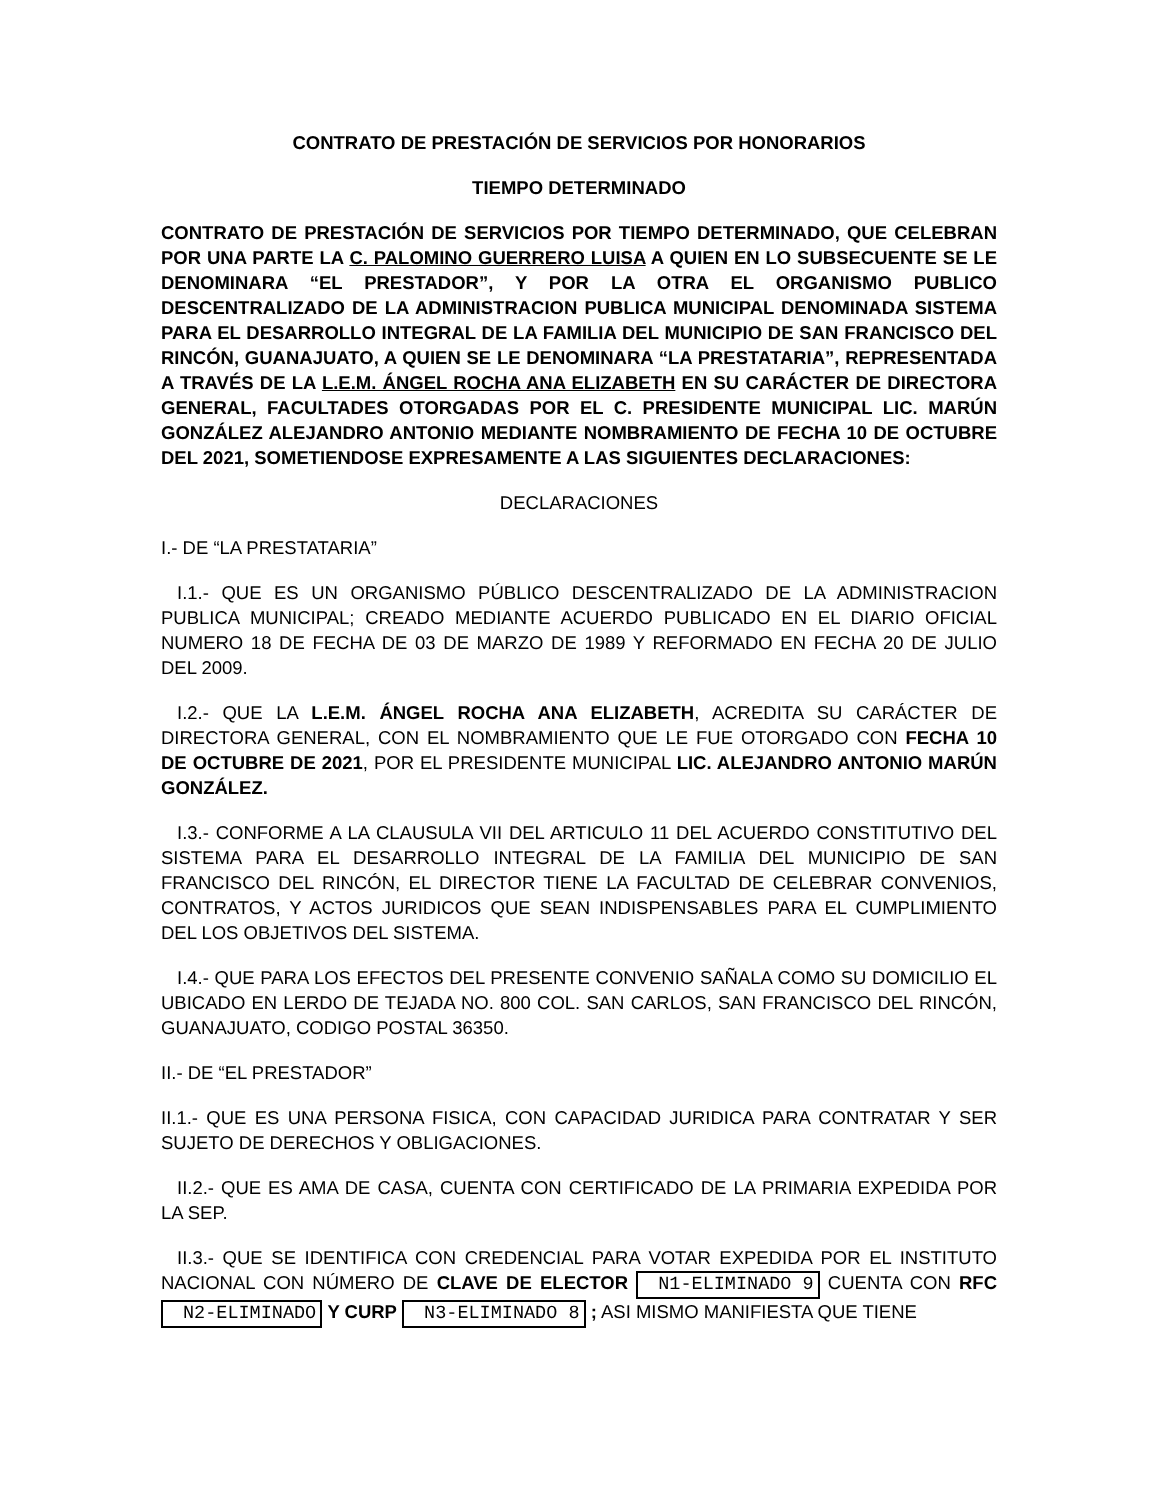CONTRATO DE PRESTACIÓN DE SERVICIOS POR HONORARIOS
TIEMPO DETERMINADO
CONTRATO DE PRESTACIÓN DE SERVICIOS POR TIEMPO DETERMINADO, QUE CELEBRAN POR UNA PARTE LA C. PALOMINO GUERRERO LUISA A QUIEN EN LO SUBSECUENTE SE LE DENOMINARA “EL PRESTADOR”, Y POR LA OTRA EL ORGANISMO PUBLICO DESCENTRALIZADO DE LA ADMINISTRACION PUBLICA MUNICIPAL DENOMINADA SISTEMA PARA EL DESARROLLO INTEGRAL DE LA FAMILIA DEL MUNICIPIO DE SAN FRANCISCO DEL RINCÓN, GUANAJUATO, A QUIEN SE LE DENOMINARA “LA PRESTATARIA”, REPRESENTADA A TRAVÉS DE LA L.E.M. ÁNGEL ROCHA ANA ELIZABETH EN SU CARÁCTER DE DIRECTORA GENERAL, FACULTADES OTORGADAS POR EL C. PRESIDENTE MUNICIPAL LIC. MARÚN GONZÁLEZ ALEJANDRO ANTONIO MEDIANTE NOMBRAMIENTO DE FECHA 10 DE OCTUBRE DEL 2021, SOMETIENDOSE EXPRESAMENTE A LAS SIGUIENTES DECLARACIONES:
DECLARACIONES
I.- DE “LA PRESTATARIA”
I.1.- QUE ES UN ORGANISMO PÚBLICO DESCENTRALIZADO DE LA ADMINISTRACION PUBLICA MUNICIPAL; CREADO MEDIANTE ACUERDO PUBLICADO EN EL DIARIO OFICIAL NUMERO 18 DE FECHA DE 03 DE MARZO DE 1989 Y REFORMADO EN FECHA 20 DE JULIO DEL 2009.
I.2.- QUE LA L.E.M. ÁNGEL ROCHA ANA ELIZABETH, ACREDITA SU CARÁCTER DE DIRECTORA GENERAL, CON EL NOMBRAMIENTO QUE LE FUE OTORGADO CON FECHA 10 DE OCTUBRE DE 2021, POR EL PRESIDENTE MUNICIPAL LIC. ALEJANDRO ANTONIO MARÚN GONZÁLEZ.
I.3.- CONFORME A LA CLAUSULA VII DEL ARTICULO 11 DEL ACUERDO CONSTITUTIVO DEL SISTEMA PARA EL DESARROLLO INTEGRAL DE LA FAMILIA DEL MUNICIPIO DE SAN FRANCISCO DEL RINCÓN, EL DIRECTOR TIENE LA FACULTAD DE CELEBRAR CONVENIOS, CONTRATOS, Y ACTOS JURIDICOS QUE SEAN INDISPENSABLES PARA EL CUMPLIMIENTO DEL LOS OBJETIVOS DEL SISTEMA.
I.4.- QUE PARA LOS EFECTOS DEL PRESENTE CONVENIO SAÑALA COMO SU DOMICILIO EL UBICADO EN LERDO DE TEJADA NO. 800 COL. SAN CARLOS, SAN FRANCISCO DEL RINCÓN, GUANAJUATO, CODIGO POSTAL 36350.
II.- DE “EL PRESTADOR”
II.1.- QUE ES UNA PERSONA FISICA, CON CAPACIDAD JURIDICA PARA CONTRATAR Y SER SUJETO DE DERECHOS Y OBLIGACIONES.
II.2.- QUE ES AMA DE CASA, CUENTA CON CERTIFICADO DE LA PRIMARIA EXPEDIDA POR LA SEP.
II.3.- QUE SE IDENTIFICA CON CREDENCIAL PARA VOTAR EXPEDIDA POR EL INSTITUTO NACIONAL CON NÚMERO DE CLAVE DE ELECTOR N1-ELIMINADO 9 CUENTA CON RFC N2-ELIMINADO Y CURP N3-ELIMINADO 8 ; ASI MISMO MANIFIESTA QUE TIENE